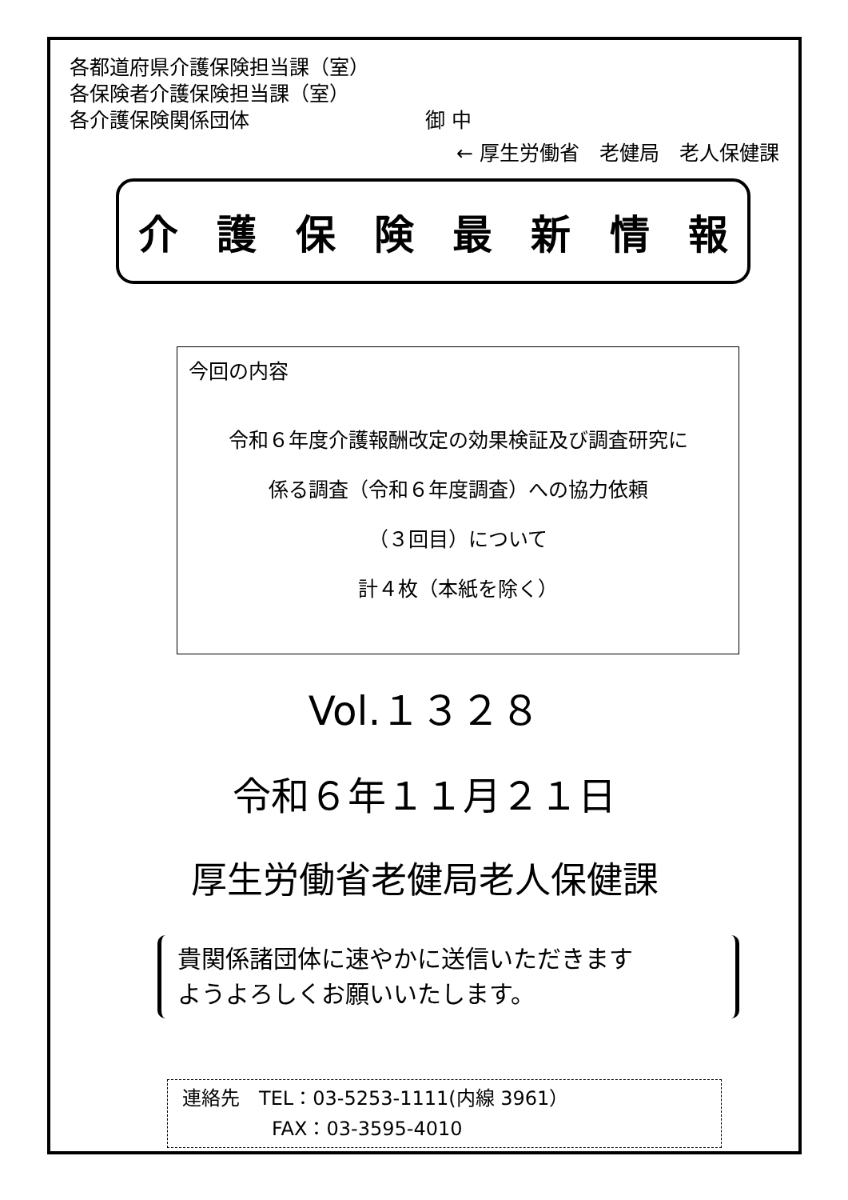各都道府県介護保険担当課（室）
各保険者介護保険担当課（室）
各介護保険関係団体 御 中
← 厚生労働省　老健局　老人保健課
介護保険最新情報
今回の内容
令和６年度介護報酬改定の効果検証及び調査研究に
係る調査（令和６年度調査）への協力依頼
（３回目）について
計４枚（本紙を除く）
Vol.１３２８
令和６年１１月２１日
厚生労働省老健局老人保健課
貴関係諸団体に速やかに送信いただきます
ようよろしくお願いいたします。
連絡先　TEL：03-5253-1111(内線 3961）
FAX：03-3595-4010